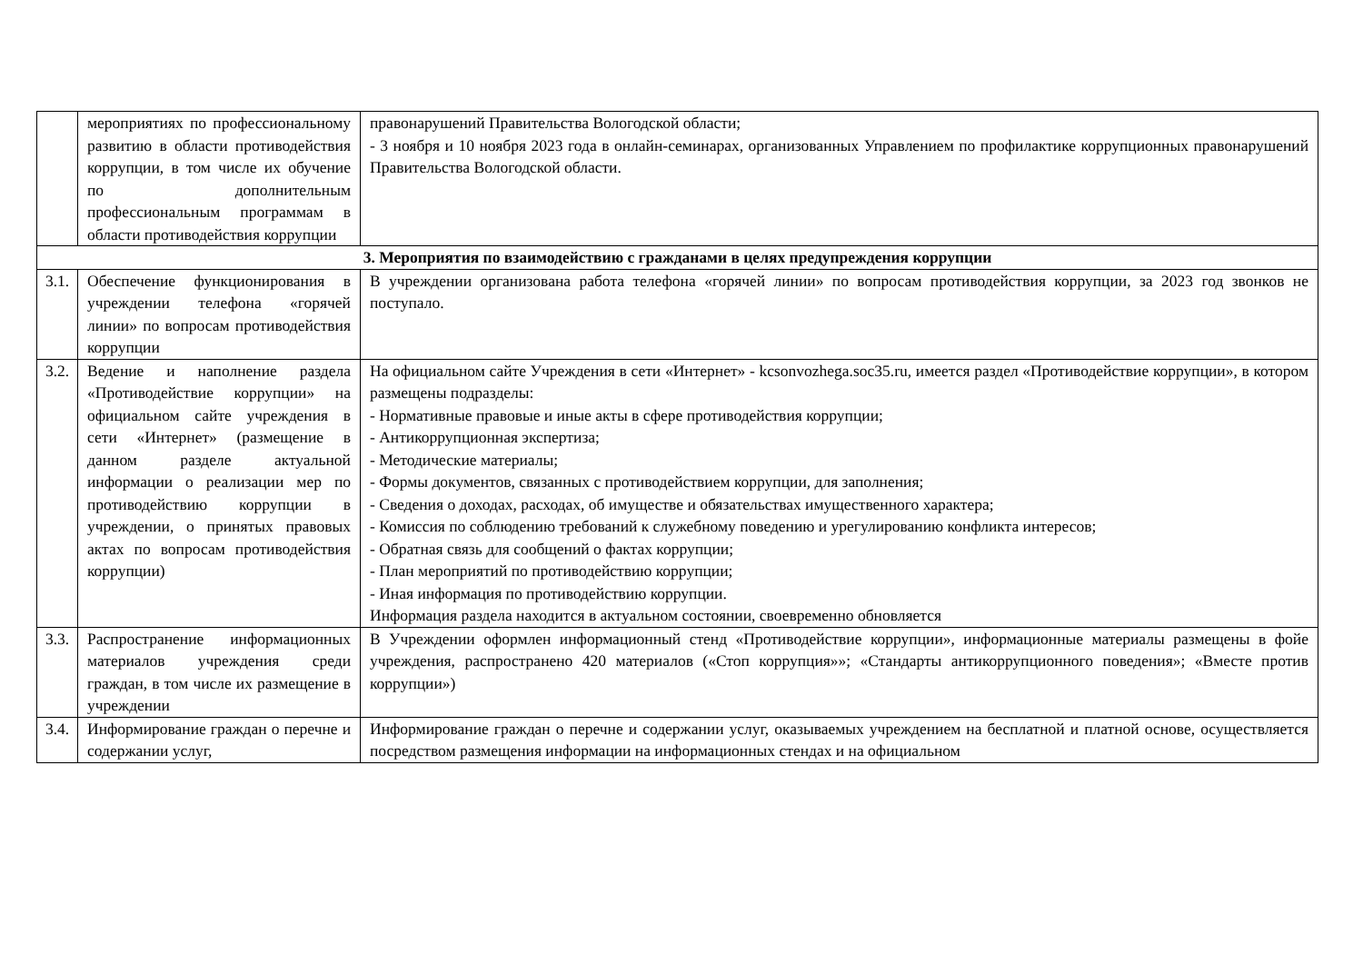| | мероприятиях по профессиональному развитию в области противодействия коррупции, в том числе их обучение по дополнительным профессиональным программам в области противодействия коррупции | правонарушений Правительства Вологодской области; - 3 ноября и 10 ноября 2023 года в онлайн-семинарах, организованных Управлением по профилактике коррупционных правонарушений Правительства Вологодской области. |
| 3. Мероприятия по взаимодействию с гражданами в целях предупреждения коррупции | | |
| 3.1. | Обеспечение функционирования в учреждении телефона «горячей линии» по вопросам противодействия коррупции | В учреждении организована работа телефона «горячей линии» по вопросам противодействия коррупции, за 2023 год звонков не поступало. |
| 3.2. | Ведение и наполнение раздела «Противодействие коррупции» на официальном сайте учреждения в сети «Интернет» (размещение в данном разделе актуальной информации о реализации мер по противодействию коррупции в учреждении, о принятых правовых актах по вопросам противодействия коррупции) | На официальном сайте Учреждения в сети «Интернет» - kcsonvozhega.soc35.ru, имеется раздел «Противодействие коррупции», в котором размещены подразделы: - Нормативные правовые и иные акты в сфере противодействия коррупции; - Антикоррупционная экспертиза; - Методические материалы; - Формы документов, связанных с противодействием коррупции, для заполнения; - Сведения о доходах, расходах, об имуществе и обязательствах имущественного характера; - Комиссия по соблюдению требований к служебному поведению и урегулированию конфликта интересов; - Обратная связь для сообщений о фактах коррупции; - План мероприятий по противодействию коррупции; - Иная информация по противодействию коррупции. Информация раздела находится в актуальном состоянии, своевременно обновляется |
| 3.3. | Распространение информационных материалов учреждения среди граждан, в том числе их размещение в учреждении | В Учреждении оформлен информационный стенд «Противодействие коррупции», информационные материалы размещены в фойе учреждения, распространено 420 материалов («Стоп коррупция»»; «Стандарты антикоррупционного поведения»; «Вместе против коррупции») |
| 3.4. | Информирование граждан о перечне и содержании услуг, | Информирование граждан о перечне и содержании услуг, оказываемых учреждением на бесплатной и платной основе, осуществляется посредством размещения информации на информационных стендах и на официальном |